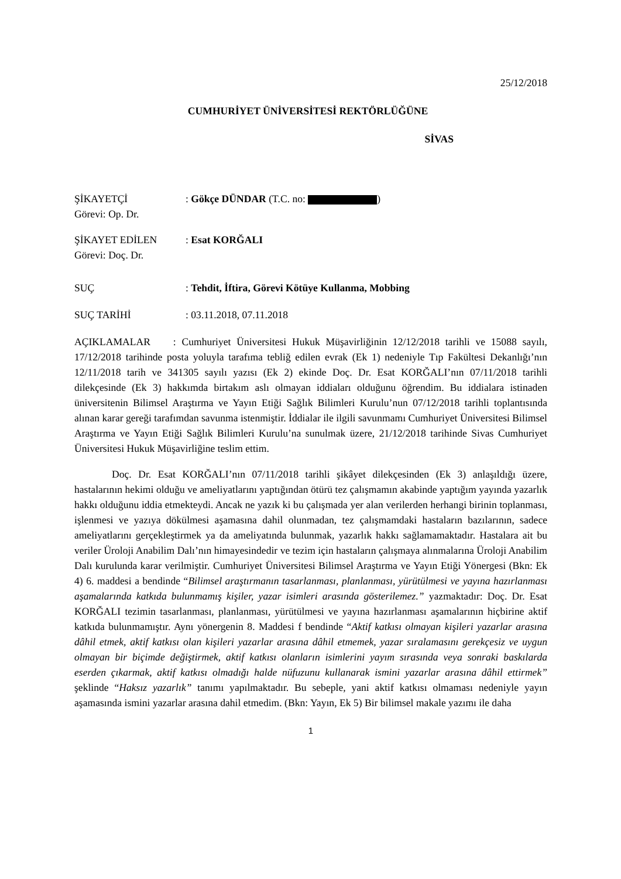25/12/2018
CUMHURİYET ÜNİVERSİTESİ REKTÖRLÜĞÜNE
SİVAS
ŞİKAYETÇİ: Gökçe DÜNDAR (T.C. no: )
Görevi: Op. Dr.
ŞİKAYET EDİLEN: Esat KORĞALI
Görevi: Doç. Dr.
SUÇ: Tehdit, İftira, Görevi Kötüye Kullanma, Mobbing
SUÇ TARİHİ: 03.11.2018, 07.11.2018
AÇIKLAMALAR : Cumhuriyet Üniversitesi Hukuk Müşavirliğinin 12/12/2018 tarihli ve 15088 sayılı, 17/12/2018 tarihinde posta yoluyla tarafıma tebliğ edilen evrak (Ek 1) nedeniyle Tıp Fakültesi Dekanlığı’nın 12/11/2018 tarih ve 341305 sayılı yazısı (Ek 2) ekinde Doç. Dr. Esat KORĞALI’nın 07/11/2018 tarihli dilekçesinde (Ek 3) hakkımda birtakım aslı olmayan iddiaları olduğunu öğrendim. Bu iddialara istinaden üniversitenin Bilimsel Araştırma ve Yayın Etiği Sağlık Bilimleri Kurulu’nun 07/12/2018 tarihli toplantısında alınan karar gereği tarafımdan savunma istenmiştir. İddialar ile ilgili savunmamı Cumhuriyet Üniversitesi Bilimsel Araştırma ve Yayın Etiği Sağlık Bilimleri Kurulu’na sunulmak üzere, 21/12/2018 tarihinde Sivas Cumhuriyet Üniversitesi Hukuk Müşavirliğine teslim ettim.
Doç. Dr. Esat KORĞALI’nın 07/11/2018 tarihli şikâyet dilekçesinden (Ek 3) anlaşıldığı üzere, hastalarının hekimi olduğu ve ameliyatlarını yaptığından ötürü tez çalışmamın akabinde yaptığım yayında yazarlık hakkı olduğunu iddia etmekteydi. Ancak ne yazık ki bu çalışmada yer alan verilerden herhangi birinin toplanması, işlenmesi ve yazıya dökülmesi aşamasına dahil olunmadan, tez çalışmamdaki hastaların bazılarının, sadece ameliyatlarını gerçekleştirmek ya da ameliyatında bulunmak, yazarlık hakkı sağlamamaktadır. Hastalara ait bu veriler Üroloji Anabilim Dalı’nın himayesindedir ve tezim için hastaların çalışmaya alınmalarına Üroloji Anabilim Dalı kurulunda karar verilmiştir. Cumhuriyet Üniversitesi Bilimsel Araştırma ve Yayın Etiği Yönergesi (Bkn: Ek 4) 6. maddesi a bendinde “Bilimsel araştırmanın tasarlanması, planlanması, yürütülmesi ve yayına hazırlanması aşamalarında katkıda bulunmamış kişiler, yazar isimleri arasında gösterilemez.” yazmaktadır: Doç. Dr. Esat KORĞALI tezimin tasarlanması, planlanması, yürütülmesi ve yayına hazırlanması aşamalarının hiçbirine aktif katkıda bulunmamıştır. Aynı yönergenin 8. Maddesi f bendinde “Aktif katkısı olmayan kişileri yazarlar arasına dâhil etmek, aktif katkısı olan kişileri yazarlar arasına dâhil etmemek, yazar sıralamasını gerekçesiz ve uygun olmayan bir biçimde değiştirmek, aktif katkısı olanların isimlerini yayım sırasında veya sonraki baskılarda eserden çıkarmak, aktif katkısı olmadığı halde nüfuzunu kullanarak ismini yazarlar arasına dâhil ettirmek” şeklinde “Haksız yazarlık” tanımı yapılmaktadır. Bu sebeple, yani aktif katkısı olmaması nedeniyle yayın aşamasında ismini yazarlar arasına dahil etmedim. (Bkn: Yayın, Ek 5) Bir bilimsel makale yazımı ile daha
1